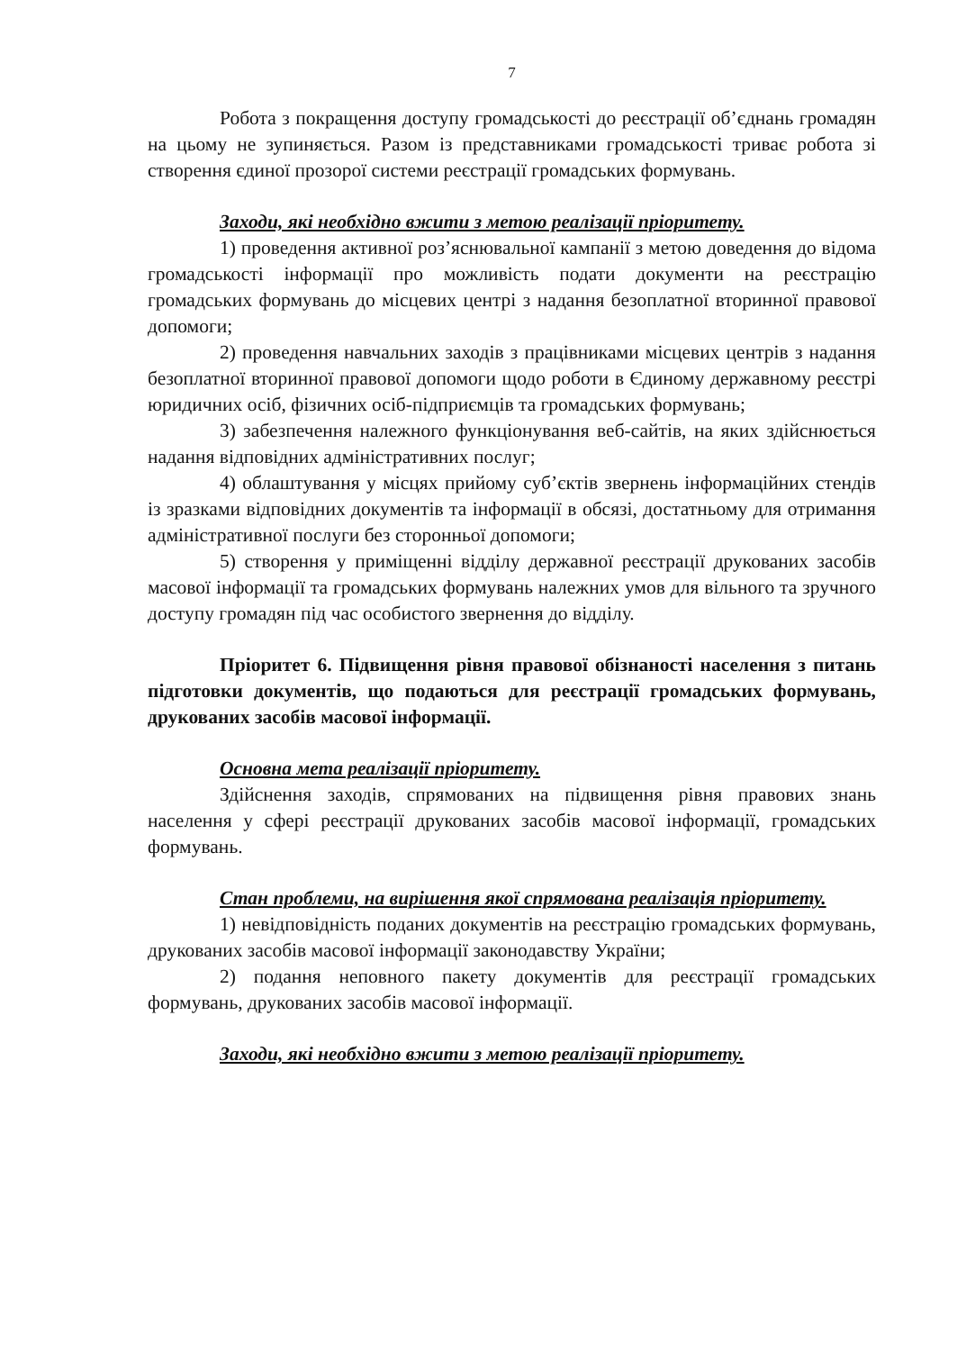7
Робота з покращення доступу громадськості до реєстрації об’єднань громадян на цьому не зупиняється. Разом із представниками громадськості триває робота зі створення єдиної прозорої системи реєстрації громадських формувань.
Заходи, які необхідно вжити з метою реалізації пріоритету.
1) проведення активної роз’яснювальної кампанії з метою доведення до відома громадськості інформації про можливість подати документи на реєстрацію громадських формувань до місцевих центрі з надання безоплатної вторинної правової допомоги;
2) проведення навчальних заходів з працівниками місцевих центрів з надання безоплатної вторинної правової допомоги щодо роботи в Єдиному державному реєстрі юридичних осіб, фізичних осіб-підприємців та громадських формувань;
3) забезпечення належного функціонування веб-сайтів, на яких здійснюється надання відповідних адміністративних послуг;
4) облаштування у місцях прийому суб’єктів звернень інформаційних стендів із зразками відповідних документів та інформації в обсязі, достатньому для отримання адміністративної послуги без сторонньої допомоги;
5) створення у приміщенні відділу державної реєстрації друкованих засобів масової інформації та громадських формувань належних умов для вільного та зручного доступу громадян під час особистого звернення до відділу.
Пріоритет 6. Підвищення рівня правової обізнаності населення з питань підготовки документів, що подаються для реєстрації громадських формувань, друкованих засобів масової інформації.
Основна мета реалізації пріоритету.
Здійснення заходів, спрямованих на підвищення рівня правових знань населення у сфері реєстрації друкованих засобів масової інформації, громадських формувань.
Стан проблеми, на вирішення якої спрямована реалізація пріоритету.
1) невідповідність поданих документів на реєстрацію громадських формувань, друкованих засобів масової інформації законодавству України;
2) подання неповного пакету документів для реєстрації громадських формувань, друкованих засобів масової інформації.
Заходи, які необхідно вжити з метою реалізації пріоритету.